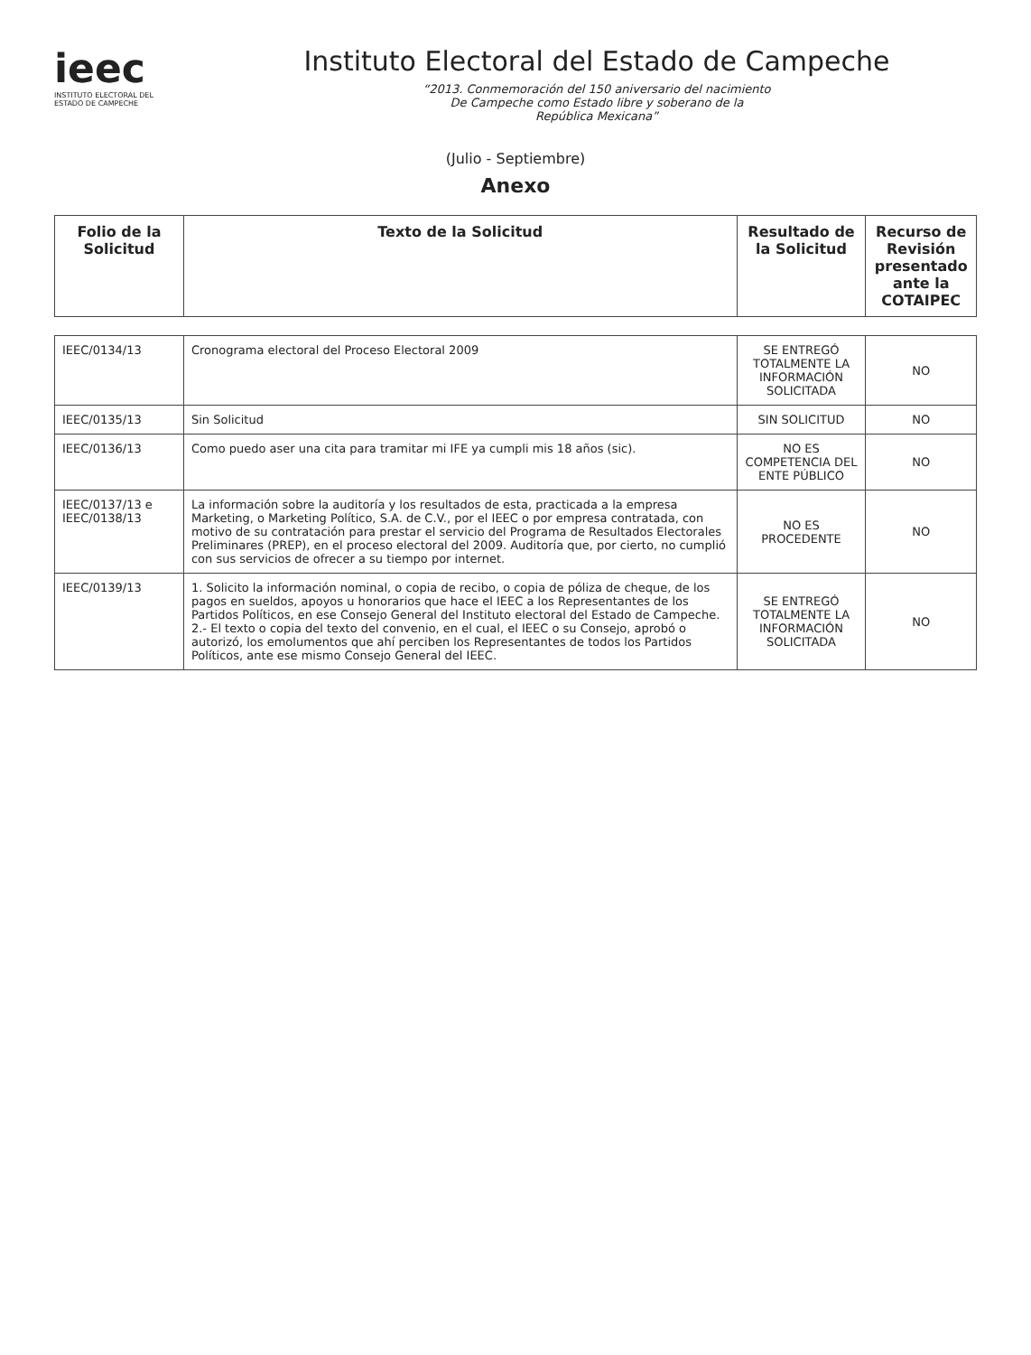ieec
INSTITUTO ELECTORAL DEL
ESTADO DE CAMPECHE
Instituto Electoral del Estado de Campeche
“2013. Conmemoración del 150 aniversario del nacimiento
De Campeche como Estado libre y soberano de la
República Mexicana”
(Julio - Septiembre)
Anexo
| Folio de la Solicitud | Texto de la Solicitud | Resultado de la Solicitud | Recurso de Revisión presentado ante la COTAIPEC |
| --- | --- | --- | --- |
| IEEC/0134/13 | Cronograma electoral del Proceso Electoral 2009 | SE ENTREGÓ TOTALMENTE LA INFORMACIÓN SOLICITADA | NO |
| IEEC/0135/13 | Sin Solicitud | SIN SOLICITUD | NO |
| IEEC/0136/13 | Como puedo aser una cita para tramitar mi IFE ya cumpli mis 18 años (sic). | NO ES COMPETENCIA DEL ENTE PÚBLICO | NO |
| IEEC/0137/13 e IEEC/0138/13 | La información sobre la auditoría y los resultados de esta, practicada a la empresa Marketing, o Marketing Político, S.A. de C.V., por el IEEC o por empresa contratada, con motivo de su contratación para prestar el servicio del Programa de Resultados Electorales Preliminares (PREP), en el proceso electoral del 2009. Auditoría que, por cierto, no cumplió con sus servicios de ofrecer a su tiempo por internet. | NO ES PROCEDENTE | NO |
| IEEC/0139/13 | 1. Solicito la información nominal, o copia de recibo, o copia de póliza de cheque, de los pagos en sueldos, apoyos u honorarios que hace el IEEC a los Representantes de los Partidos Políticos, en ese Consejo General del Instituto electoral del Estado de Campeche. 2.- El texto o copia del texto del convenio, en el cual, el IEEC o su Consejo, aprobó o autorizó, los emolumentos que ahí perciben los Representantes de todos los Partidos Políticos, ante ese mismo Consejo General del IEEC. | SE ENTREGÓ TOTALMENTE LA INFORMACIÓN SOLICITADA | NO |